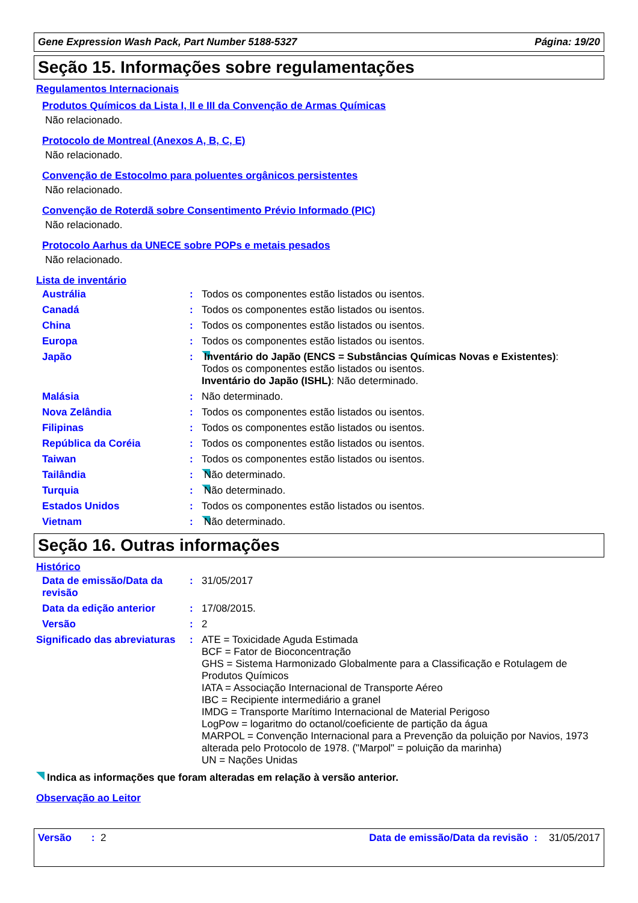Gene Expression Wash Pack, Part Number 5188-5327 Página: 19/20
Seção 15. Informações sobre regulamentações
Regulamentos Internacionais
Produtos Químicos da Lista I, II e III da Convenção de Armas Químicas
Não relacionado.
Protocolo de Montreal (Anexos A, B, C, E)
Não relacionado.
Convenção de Estocolmo para poluentes orgânicos persistentes
Não relacionado.
Convenção de Roterdã sobre Consentimento Prévio Informado (PIC)
Não relacionado.
Protocolo Aarhus da UNECE sobre POPs e metais pesados
Não relacionado.
Lista de inventário
| Austrália | : | Todos os componentes estão listados ou isentos. |
| Canadá | : | Todos os componentes estão listados ou isentos. |
| China | : | Todos os componentes estão listados ou isentos. |
| Europa | : | Todos os componentes estão listados ou isentos. |
| Japão | : | Inventário do Japão (ENCS = Substâncias Químicas Novas e Existentes) : Todos os componentes estão listados ou isentos. Inventário do Japão (ISHL) : Não determinado. |
| Malásia | : | Não determinado. |
| Nova Zelândia | : | Todos os componentes estão listados ou isentos. |
| Filipinas | : | Todos os componentes estão listados ou isentos. |
| República da Coréia | : | Todos os componentes estão listados ou isentos. |
| Taiwan | : | Todos os componentes estão listados ou isentos. |
| Tailândia | : | Não determinado. |
| Turquia | : | Não determinado. |
| Estados Unidos | : | Todos os componentes estão listados ou isentos. |
| Vietnam | : | Não determinado. |
Seção 16. Outras informações
Histórico
| Data de emissão/Data da revisão | : | 31/05/2017 |
| Data da edição anterior | : | 17/08/2015. |
| Versão | : | 2 |
| Significado das abreviaturas | : | ATE = Toxicidade Aguda Estimada BCF = Fator de Bioconcentração GHS = Sistema Harmonizado Globalmente para a Classificação e Rotulagem de Produtos Químicos IATA = Associação Internacional de Transporte Aéreo IBC = Recipiente intermediário a granel IMDG = Transporte Marítimo Internacional de Material Perigoso LogPow = logaritmo do octanol/coeficiente de partição da água MARPOL = Convenção Internacional para a Prevenção da poluição por Navios, 1973 alterada pelo Protocolo de 1978. ("Marpol" = poluição da marinha) UN = Nações Unidas |
Indica as informações que foram alteradas em relação à versão anterior.
Observação ao Leitor
Versão : 2 Data de emissão/Data da revisão : 31/05/2017